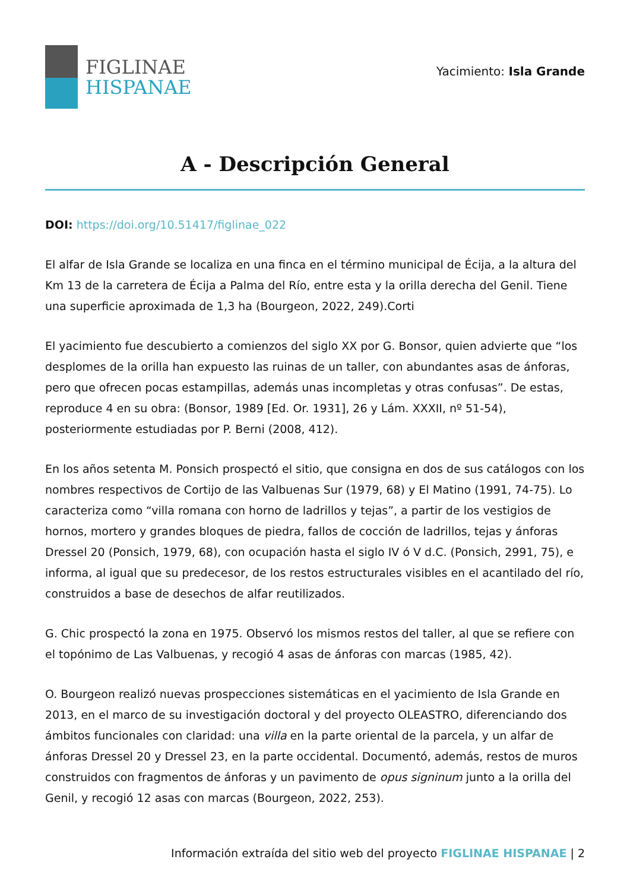FIGLINAE
HISPANAE
Yacimiento: Isla Grande
A - Descripción General
DOI: https://doi.org/10.51417/figlinae_022
El alfar de Isla Grande se localiza en una finca en el término municipal de Écija, a la altura del Km 13 de la carretera de Écija a Palma del Río, entre esta y la orilla derecha del Genil. Tiene una superficie aproximada de 1,3 ha (Bourgeon, 2022, 249).Corti
El yacimiento fue descubierto a comienzos del siglo XX por G. Bonsor, quien advierte que “los desplomes de la orilla han expuesto las ruinas de un taller, con abundantes asas de ánforas, pero que ofrecen pocas estampillas, además unas incompletas y otras confusas”. De estas, reproduce 4 en su obra: (Bonsor, 1989 [Ed. Or. 1931], 26 y Lám. XXXII, nº 51-54), posteriormente estudiadas por P. Berni (2008, 412).
En los años setenta M. Ponsich prospectó el sitio, que consigna en dos de sus catálogos con los nombres respectivos de Cortijo de las Valbuenas Sur (1979, 68) y El Matino (1991, 74-75). Lo caracteriza como “villa romana con horno de ladrillos y tejas”, a partir de los vestigios de hornos, mortero y grandes bloques de piedra, fallos de cocción de ladrillos, tejas y ánforas Dressel 20 (Ponsich, 1979, 68), con ocupación hasta el siglo IV ó V d.C. (Ponsich, 2991, 75), e informa, al igual que su predecesor, de los restos estructurales visibles en el acantilado del río, construidos a base de desechos de alfar reutilizados.
G. Chic prospectó la zona en 1975. Observó los mismos restos del taller, al que se refiere con el topónimo de Las Valbuenas, y recogió 4 asas de ánforas con marcas (1985, 42).
O. Bourgeon realizó nuevas prospecciones sistemáticas en el yacimiento de Isla Grande en 2013, en el marco de su investigación doctoral y del proyecto OLEASTRO, diferenciando dos ámbitos funcionales con claridad: una villa en la parte oriental de la parcela, y un alfar de ánforas Dressel 20 y Dressel 23, en la parte occidental. Documentó, además, restos de muros construidos con fragmentos de ánforas y un pavimento de opus signinum junto a la orilla del Genil, y recogió 12 asas con marcas (Bourgeon, 2022, 253).
Información extraída del sitio web del proyecto FIGLINAE HISPANAE | 2